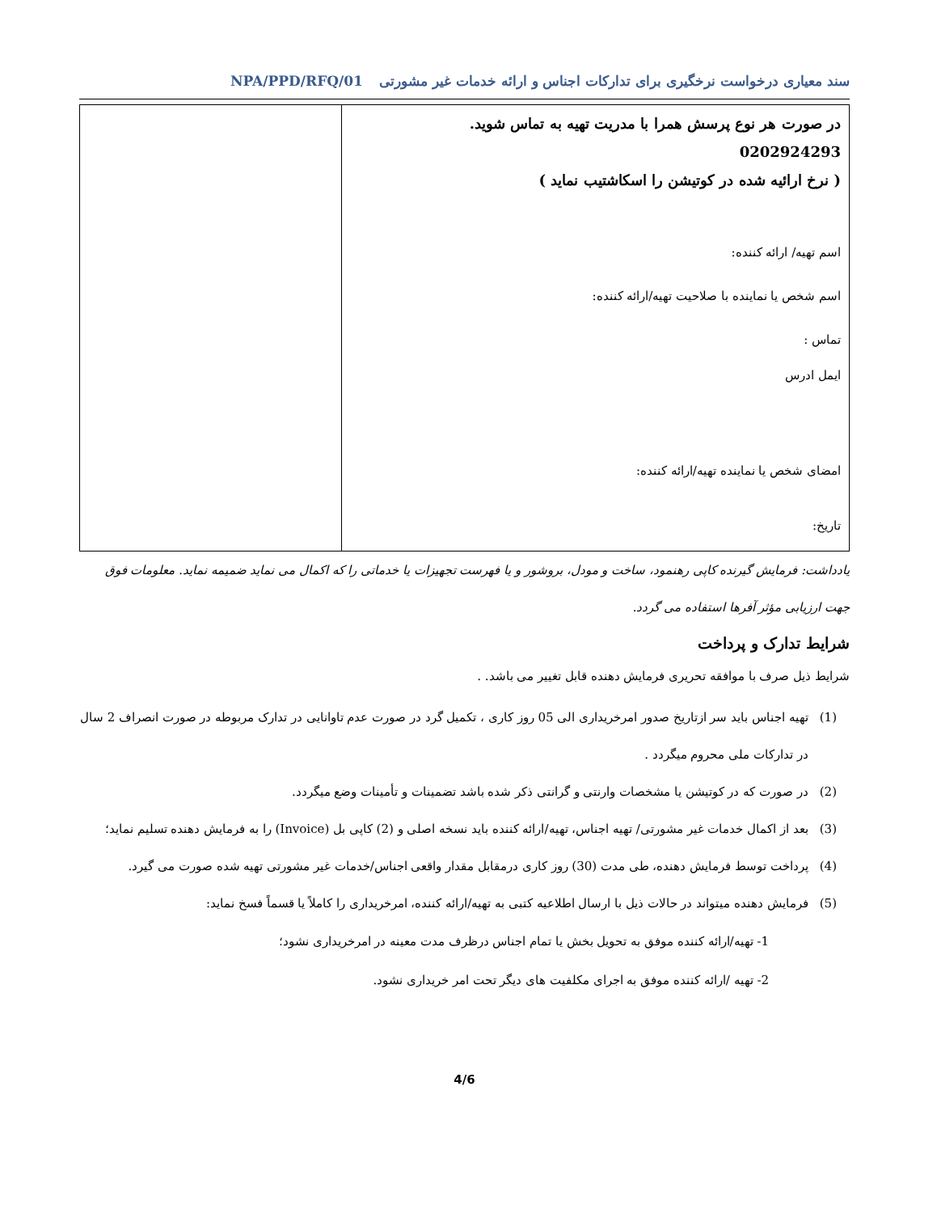سند معیاری درخواست نرخگیری برای تدارکات اجناس و ارائه خدمات غیر مشورتی NPA/PPD/RFQ/01
| در صورت هر نوع پرسش همرا با مدریت تهیه به تماس شوید. 0202924293 ( نرخ ارائیه شده در کوتیشن را اسکاشتیب نماید ) اسم تهیه/ ارائه کننده: اسم شخص یا نماینده با صلاحیت تهیه/ارائه کننده: تماس : ایمل ادرس امضای شخص یا نماینده تهیه/ارائه کننده: تاریخ: | |
یادداشت: فرمایش گیرنده کاپی رهنمود، ساخت و مودل، بروشور و یا فهرست تجهیزات یا خدماتی را که اکمال می نماید ضمیمه نماید. معلومات فوق جهت ارزیابی مؤثر آفرها استفاده می گردد.
شرایط تدارک و پرداخت
شرایط ذیل صرف با موافقه تحریری فرمایش دهنده قابل تغییر می باشد. .
(1) تهیه اجناس باید سر ازتاریخ صدور امرخریداری الی 05 روز کاری ، تکمیل گرد در صورت عدم تاوانایی در تدارک مربوطه در صورت انصراف 2 سال در تدارکات ملی محروم میگردد .
(2) در صورت که در کوتیشن یا مشخصات وارنتی و گرانتی ذکر شده باشد تضمینات و تأمینات وضع میگردد.
(3) بعد از اکمال خدمات غیر مشورتی/ تهیه اجناس، تهیه/ارائه کننده باید نسخه اصلی و (2) کاپی بل (Invoice) را به فرمایش دهنده تسلیم نماید؛
(4) پرداخت توسط فرمایش دهنده، طی مدت (30) روز کاری درمقابل مقدار واقعی اجناس/خدمات غیر مشورتی تهیه شده صورت می گیرد.
(5) فرمایش دهنده میتواند در حالات ذیل با ارسال اطلاعیه کتبی به تهیه/ارائه کننده، امرخریداری را کاملاً یا قسماً فسخ نماید:
1- تهیه/ارائه کننده موفق به تحویل بخش یا تمام اجناس درظرف مدت معینه در امرخریداری نشود؛
2- تهیه /ارائه کننده موفق به اجرای مکلفیت های دیگر تحت امر خریداری نشود.
4/6